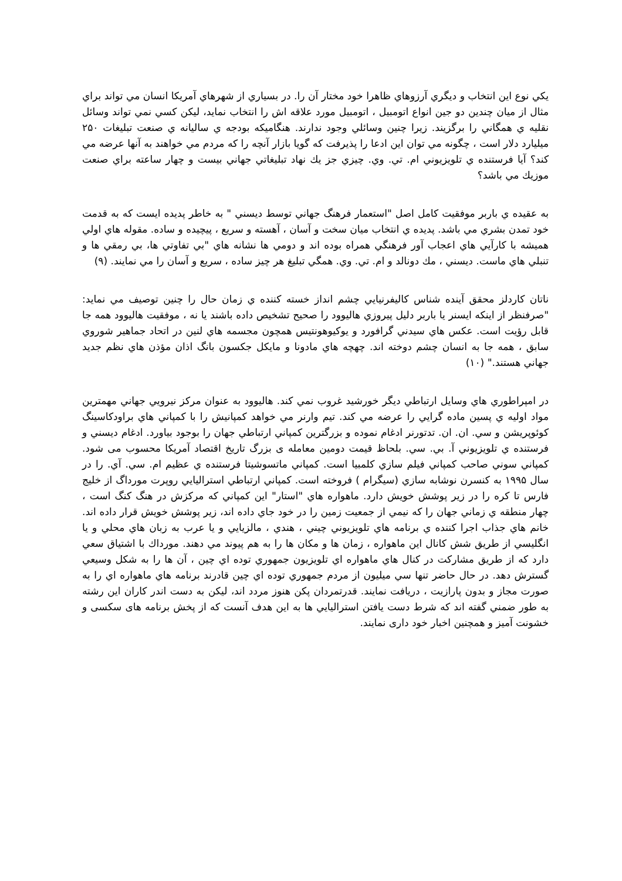يكي نوع اين انتخاب و ديگري آرزوهاي ظاهرا خود مختار آن را. در بسياري از شهرهاي آمريكا انسان مي تواند براي مثال از ميان چندين دو جين انواع اتومبيل ، اتومبيل مورد علاقه اش را انتخاب نمايد، ليكن كسي نمي تواند وسائل نقليه ي همگاني را برگزيند. زيرا چنين وسائلي وجود ندارند. هنگاميكه بودجه ي ساليانه ي صنعت تبليغات ۲۵۰ ميليارد دلار است ، چگونه مي توان اين ادعا را پذيرفت كه گويا بازار آنچه را كه مردم مي خواهند به آنها عرضه مي كند؟ آيا فرستنده ي تلويزيوني ام. تي. وي. چيزي جز يك نهاد تبليغاتي جهاني بيست و چهار ساعته براي صنعت موزيك مي باشد؟
به عقيده ي باربر موفقيت كامل اصل "استعمار فرهنگ جهاني توسط ديسني " به خاطر پديده ايست كه به قدمت خود تمدن بشري مي باشد. پديده ي انتخاب ميان سخت و آسان ، آهسته و سريع ، پيچيده و ساده. مقوله هاي اولي هميشه با كارآيي هاي اعجاب آور فرهنگي همراه بوده اند و دومي ها نشانه هاي "بي تفاوتي ها، بي رمقي ها و تنبلي هاي ماست. ديسني ، مك دونالد و ام. تي. وي. همگي تبليغ هر چيز ساده ، سريع و آسان را مي نمايند. (۹)
ناتان كاردلز محقق آينده شناس كاليفرنيايي چشم انداز خسته كننده ي زمان حال را چنين توصيف مي نمايد: "صرفنظر از اينكه ايسنر يا باربر دليل پيروزي هاليوود را صحيح تشخيص داده باشند يا نه ، موفقيت هاليوود همه جا قابل رؤيت است. عكس هاي سيدني گرافورد و يوكيوهونتيس همچون مجسمه هاي لنين در اتحاد جماهير شوروي سابق ، همه جا به انسان چشم دوخته اند. چهچه هاي مادونا و مايكل جكسون بانگ اذان مؤذن هاي نظم جديد جهاني هستند." (۱۰)
در امپراطوري هاي وسايل ارتباطي ديگر خورشيد غروب نمي كند. هاليوود به عنوان مركز نيرويي جهاني مهمترين مواد اوليه ي پسين ماده گرايي را عرضه مي كند. تيم وارنر مي خواهد كمپانيش را با كمپاني هاي براودكاسينگ كوئوپريشن و سي. ان. ان. تدتورنر ادغام نموده و بزرگترين كمپاني ارتباطي جهان را بوجود بياورد. ادغام ديسني و فرستنده ي تلويزيوني آ. بي. سي. بلحاظ قيمت دومين معامله ی بزرگ تاريخ اقتصاد آمريكا محسوب می شود. كمپاني سوني صاحب كمپاني فيلم سازي كلمبيا است. كمپاني ماتسوشيتا فرستنده ي عظيم ام. سي. آي. را در سال ۱۹۹۵ به كنسرن نوشابه سازي (سيگرام ) فروخته است. كمپاني ارتباطي استراليايي روپرت مورداگ از خليج فارس تا كره را در زير پوشش خويش دارد. ماهواره هاي "استار" اين كمپاني كه مركزش در هنگ كنگ است ، چهار منطقه ي زماني جهان را كه نيمي از جمعيت زمين را در خود جاي داده اند، زير پوشش خويش قرار داده اند. خانم هاي جذاب اجرا كننده ي برنامه هاي تلويزيوني چيني ، هندي ، مالزيايي و يا عرب به زبان هاي محلي و يا انگليسي از طريق شش كانال اين ماهواره ، زمان ها و مكان ها را به هم پيوند مي دهند. مورداك با اشتياق سعي دارد كه از طريق مشاركت در كنال هاي ماهواره اي تلويزيون جمهوري توده اي چين ، آن ها را به شكل وسيعي گسترش دهد. در حال حاضر تنها سي ميليون از مردم جمهوري توده اي چين قادرند برنامه هاي ماهواره اي را به صورت مجاز و بدون پارازيت ، دريافت نمايند. قدرتمردان پكن هنوز مردد اند، ليكن به دست اندر كاران اين رشته به طور ضمني گفته اند كه شرط دست يافتن استراليايي ها به اين هدف آنست كه از پخش برنامه های سكسی و خشونت آميز و همچنين اخبار خود داری نمايند.